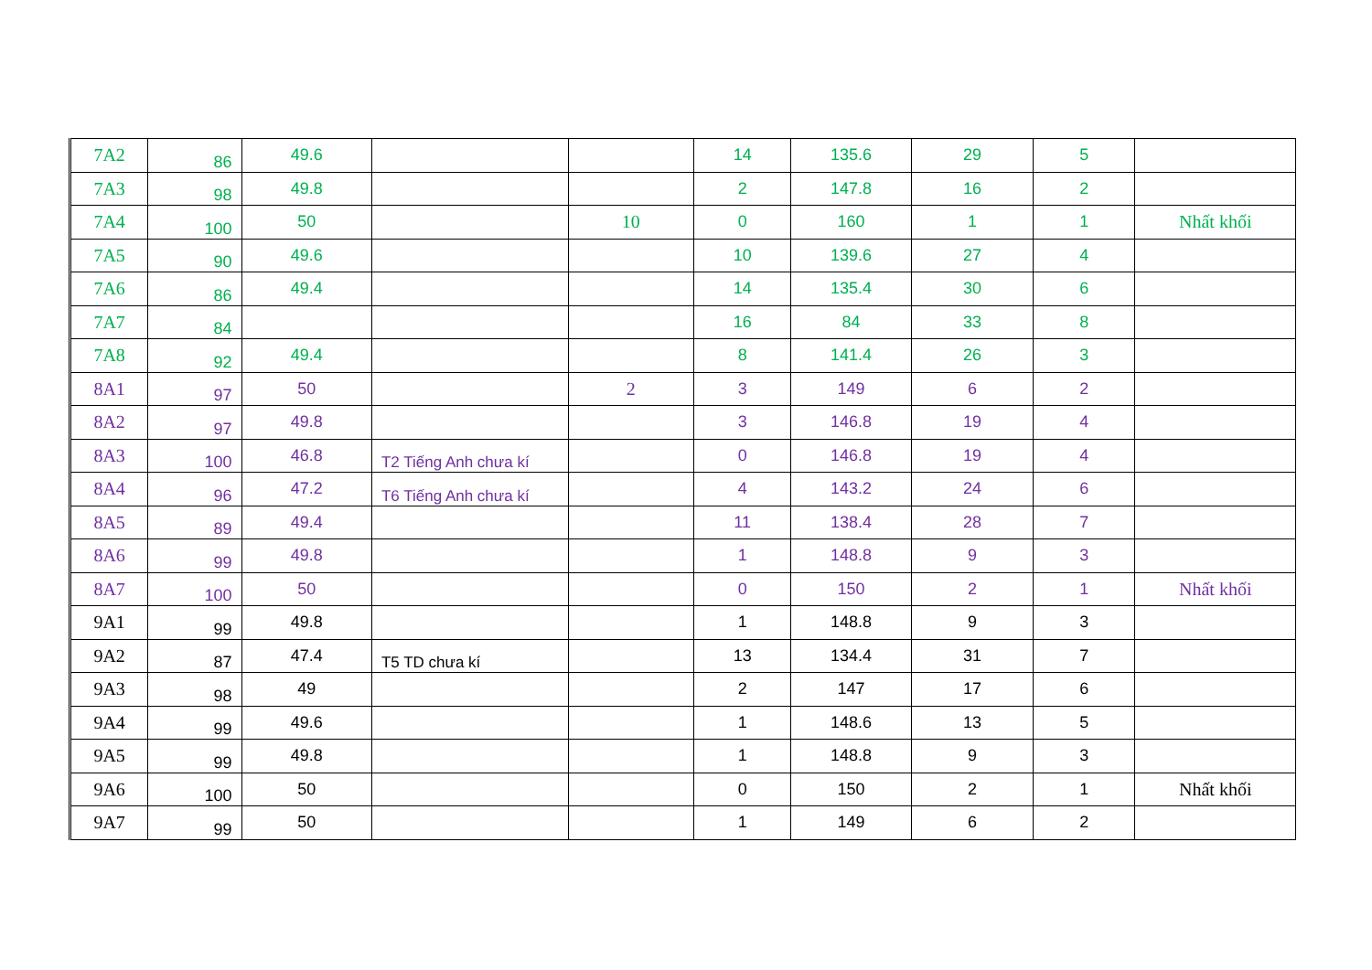| 7A2 | 86 | 49.6 | | | 14 | 135.6 | 29 | 5 | |
| 7A3 | 98 | 49.8 | | | 2 | 147.8 | 16 | 2 | |
| 7A4 | 100 | 50 | | 10 | 0 | 160 | 1 | 1 | Nhất khối |
| 7A5 | 90 | 49.6 | | | 10 | 139.6 | 27 | 4 | |
| 7A6 | 86 | 49.4 | | | 14 | 135.4 | 30 | 6 | |
| 7A7 | 84 | | | | 16 | 84 | 33 | 8 | |
| 7A8 | 92 | 49.4 | | | 8 | 141.4 | 26 | 3 | |
| 8A1 | 97 | 50 | | 2 | 3 | 149 | 6 | 2 | |
| 8A2 | 97 | 49.8 | | | 3 | 146.8 | 19 | 4 | |
| 8A3 | 100 | 46.8 | T2 Tiếng Anh chưa kí | | 0 | 146.8 | 19 | 4 | |
| 8A4 | 96 | 47.2 | T6 Tiếng Anh chưa kí | | 4 | 143.2 | 24 | 6 | |
| 8A5 | 89 | 49.4 | | | 11 | 138.4 | 28 | 7 | |
| 8A6 | 99 | 49.8 | | | 1 | 148.8 | 9 | 3 | |
| 8A7 | 100 | 50 | | | 0 | 150 | 2 | 1 | Nhất khối |
| 9A1 | 99 | 49.8 | | | 1 | 148.8 | 9 | 3 | |
| 9A2 | 87 | 47.4 | T5 TD chưa kí | | 13 | 134.4 | 31 | 7 | |
| 9A3 | 98 | 49 | | | 2 | 147 | 17 | 6 | |
| 9A4 | 99 | 49.6 | | | 1 | 148.6 | 13 | 5 | |
| 9A5 | 99 | 49.8 | | | 1 | 148.8 | 9 | 3 | |
| 9A6 | 100 | 50 | | | 0 | 150 | 2 | 1 | Nhất khối |
| 9A7 | 99 | 50 | | | 1 | 149 | 6 | 2 | |